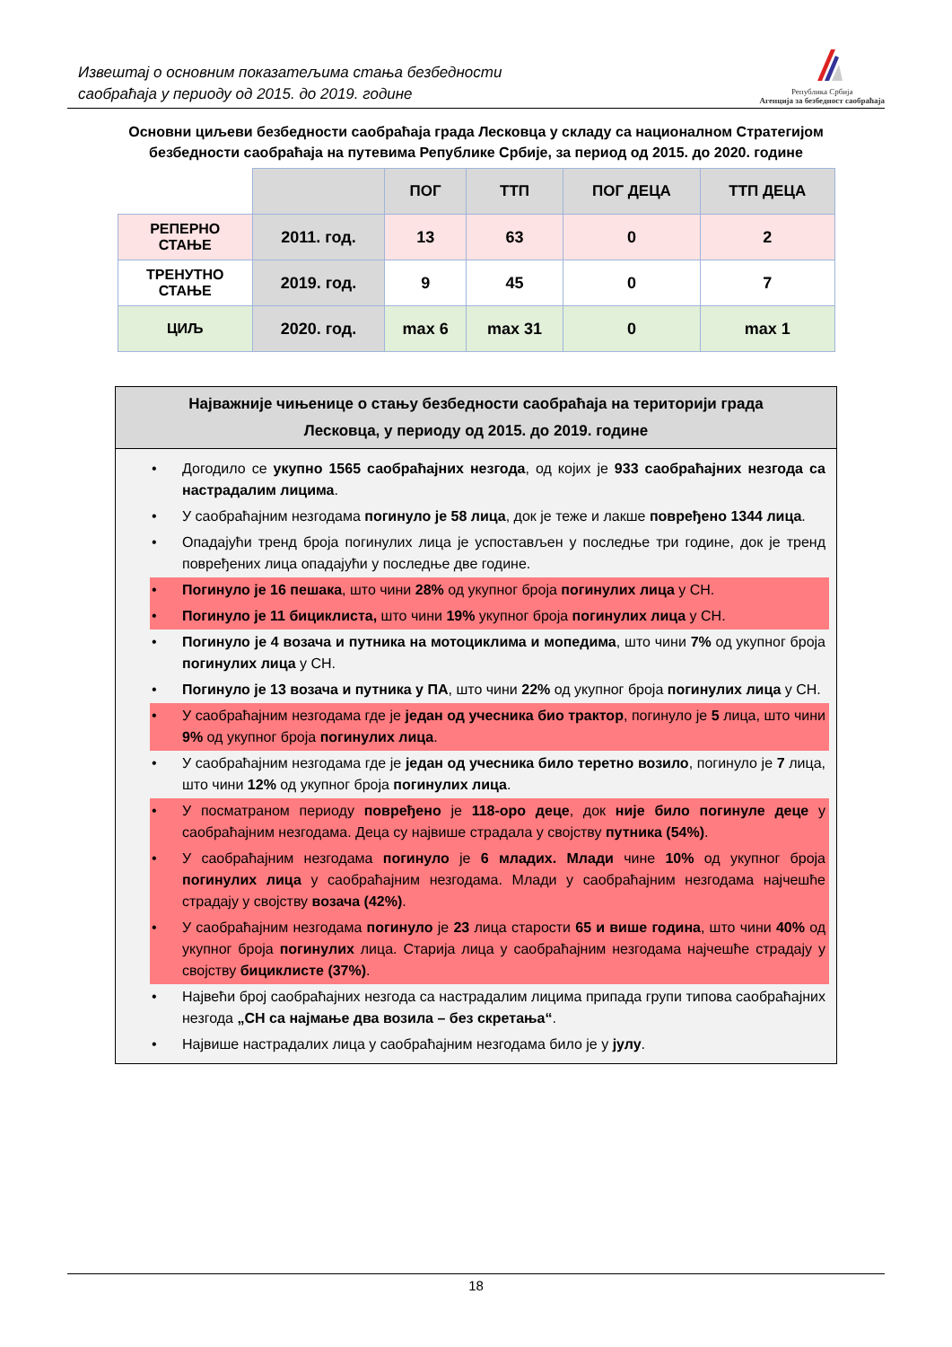Извештај о основним показатељима стања безбедности
саобраћаја у периоду од 2015. до 2019. године
Република Србија
Агенција за безбедност саобраћаја
Основни циљеви безбедности саобраћаја града Лесковца у складу са националном Стратегијом
безбедности саобраћаја на путевима Републике Србије, за период од 2015. до 2020. године
| | | ПОГ | ТТП | ПОГ ДЕЦА | ТТП ДЕЦА |
| --- | --- | --- | --- | --- | --- |
| РЕПЕРНО СТАЊЕ | 2011. год. | 13 | 63 | 0 | 2 |
| ТРЕНУТНО СТАЊЕ | 2019. год. | 9 | 45 | 0 | 7 |
| ЦИЉ | 2020. год. | max 6 | max 31 | 0 | max 1 |
Најважније чињенице о стању безбедности саобраћаја на територији града
Лесковца, у периоду од 2015. до 2019. године
• Догодило се укупно 1565 саобраћајних незгода, од којих је 933 саобраћајних незгода са настрадалим лицима.
• У саобраћајним незгодама погинуло је 58 лица, док је теже и лакше повређено 1344 лица.
• Опадајући тренд броја погинулих лица је успостављен у последње три године, док је тренд повређених лица опадајући у последње две године.
• Погинуло је 16 пешака, што чини 28% од укупног броја погинулих лица у СН.
• Погинуло је 11 бициклиста, што чини 19% укупног броја погинулих лица у СН.
• Погинуло је 4 возача и путника на мотоциклима и мопедима, што чини 7% од укупног броја погинулих лица у СН.
• Погинуло је 13 возача и путника у ПА, што чини 22% од укупног броја погинулих лица у СН.
• У саобраћајним незгодама где је један од учесника био трактор, погинуло је 5 лица, што чини 9% од укупног броја погинулих лица.
• У саобраћајним незгодама где је један од учесника било теретно возило, погинуло је 7 лица, што чини 12% од укупног броја погинулих лица.
• У посматраном периоду повређено је 118-оро деце, док није било погинуле деце у саобраћајним незгодама. Деца су највише страдала у својству путника (54%).
• У саобраћајним незгодама погинуло је 6 младих. Млади чине 10% од укупног броја погинулих лица у саобраћајним незгодама. Млади у саобраћајним незгодама најчешће страдају у својству возача (42%).
• У саобраћајним незгодама погинуло је 23 лица старости 65 и више година, што чини 40% од укупног броја погинулих лица. Старија лица у саобраћајним незгодама најчешће страдају у својству бициклисте (37%).
• Највећи број саобраћајних незгода са настрадалим лицима припада групи типова саобраћајних незгода „СН са најмање два возила – без скретања“.
• Највише настрадалих лица у саобраћајним незгодама било је у јулу.
18